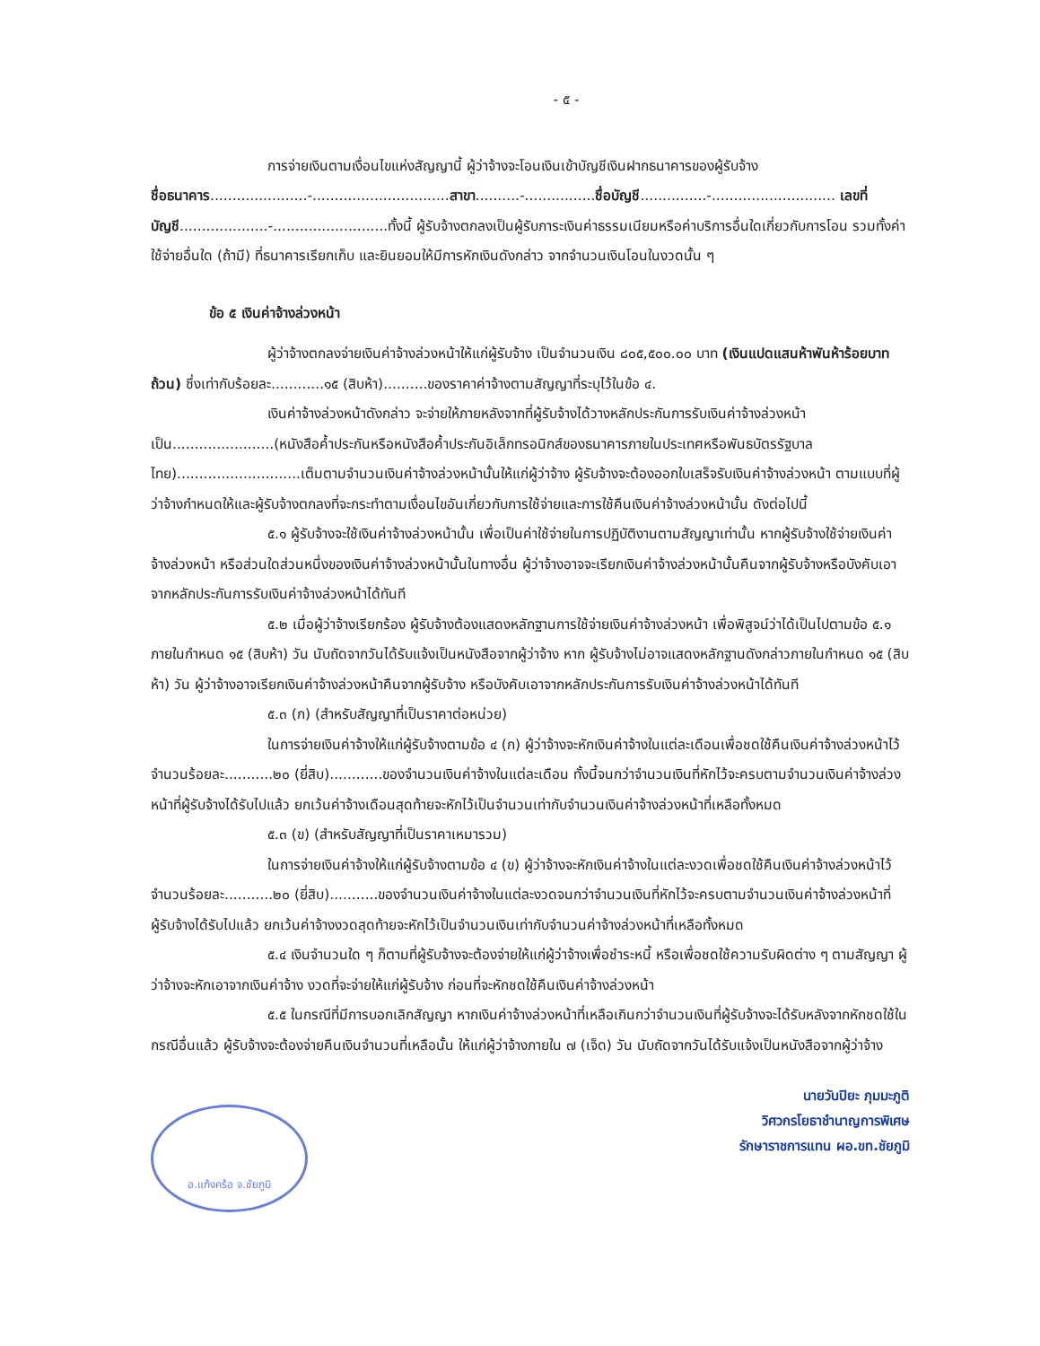- ๕ -
การจ่ายเงินตามเงื่อนไขแห่งสัญญานี้ ผู้ว่าจ้างจะโอนเงินเข้าบัญชีเงินฝากธนาคารของผู้รับจ้าง
ชื่อธนาคาร......................-...............................สาขา..........-................ชื่อบัญชี...............-............................ เลขที่บัญชี....................-..........................ทั้งนี้ ผู้รับจ้างตกลงเป็นผู้รับภาระเงินค่าธรรมเนียมหรือค่าบริการอื่นใดเกี่ยวกับการโอน รวมทั้งค่าใช้จ่ายอื่นใด (ถ้ามี) ที่ธนาคารเรียกเก็บ และยินยอมให้มีการหักเงินดังกล่าว จากจำนวนเงินโอนในงวดนั้น ๆ
ข้อ ๕ เงินค่าจ้างล่วงหน้า
ผู้ว่าจ้างตกลงจ่ายเงินค่าจ้างล่วงหน้าให้แก่ผู้รับจ้าง เป็นจำนวนเงิน ๘๐๕,๕๐๐.๐๐ บาท (เงินแปดแสนห้าพันห้าร้อยบาทถ้วน) ซึ่งเท่ากับร้อยละ............๑๕ (สิบห้า)..........ของราคาค่าจ้างตามสัญญาที่ระบุไว้ในข้อ ๔.
เงินค่าจ้างล่วงหน้าดังกล่าว จะจ่ายให้ภายหลังจากที่ผู้รับจ้างได้วางหลักประกันการรับเงินค่าจ้างล่วงหน้าเป็น.......................(หนังสือค้ำประกันหรือหนังสือค้ำประกันอิเล็กทรอนิกส์ของธนาคารภายในประเทศหรือพันธบัตรรัฐบาลไทย)............................เต็มตามจำนวนเงินค่าจ้างล่วงหน้านั้นให้แก่ผู้ว่าจ้าง ผู้รับจ้างจะต้องออกใบเสร็จรับเงินค่าจ้างล่วงหน้า ตามแบบที่ผู้ว่าจ้างกำหนดให้และผู้รับจ้างตกลงที่จะกระทำตามเงื่อนไขอันเกี่ยวกับการใช้จ่ายและการใช้คืนเงินค่าจ้างล่วงหน้านั้น ดังต่อไปนี้
๕.๑ ผู้รับจ้างจะใช้เงินค่าจ้างล่วงหน้านั้น เพื่อเป็นค่าใช้จ่ายในการปฏิบัติงานตามสัญญาเท่านั้น หากผู้รับจ้างใช้จ่ายเงินค่าจ้างล่วงหน้า หรือส่วนใดส่วนหนึ่งของเงินค่าจ้างล่วงหน้านั้นในทางอื่น ผู้ว่าจ้างอาจจะเรียกเงินค่าจ้างล่วงหน้านั้นคืนจากผู้รับจ้างหรือบังคับเอาจากหลักประกันการรับเงินค่าจ้างล่วงหน้าได้ทันที
๕.๒ เมื่อผู้ว่าจ้างเรียกร้อง ผู้รับจ้างต้องแสดงหลักฐานการใช้จ่ายเงินค่าจ้างล่วงหน้า เพื่อพิสูจน์ว่าได้เป็นไปตามข้อ ๕.๑ ภายในกำหนด ๑๕ (สิบห้า) วัน นับถัดจากวันได้รับแจ้งเป็นหนังสือจากผู้ว่าจ้าง หาก ผู้รับจ้างไม่อาจแสดงหลักฐานดังกล่าวภายในกำหนด ๑๕ (สิบห้า) วัน ผู้ว่าจ้างอาจเรียกเงินค่าจ้างล่วงหน้าคืนจากผู้รับจ้าง หรือบังคับเอาจากหลักประกันการรับเงินค่าจ้างล่วงหน้าได้ทันที
๕.๓ (ก) (สำหรับสัญญาที่เป็นราคาต่อหน่วย)
ในการจ่ายเงินค่าจ้างให้แก่ผู้รับจ้างตามข้อ ๔ (ก) ผู้ว่าจ้างจะหักเงินค่าจ้างในแต่ละเดือนเพื่อชดใช้คืนเงินค่าจ้างล่วงหน้าไว้จำนวนร้อยละ...........๒๐ (ยี่สิบ)............ของจำนวนเงินค่าจ้างในแต่ละเดือน ทั้งนี้จนกว่าจำนวนเงินที่หักไว้จะครบตามจำนวนเงินค่าจ้างล่วงหน้าที่ผู้รับจ้างได้รับไปแล้ว ยกเว้นค่าจ้างเดือนสุดท้ายจะหักไว้เป็นจำนวนเท่ากับจำนวนเงินค่าจ้างล่วงหน้าที่เหลือทั้งหมด
๕.๓ (ข) (สำหรับสัญญาที่เป็นราคาเหมารวม)
ในการจ่ายเงินค่าจ้างให้แก่ผู้รับจ้างตามข้อ ๔ (ข) ผู้ว่าจ้างจะหักเงินค่าจ้างในแต่ละงวดเพื่อชดใช้คืนเงินค่าจ้างล่วงหน้าไว้จำนวนร้อยละ...........๒๐ (ยี่สิบ)...........ของจำนวนเงินค่าจ้างในแต่ละงวดจนกว่าจำนวนเงินที่หักไว้จะครบตามจำนวนเงินค่าจ้างล่วงหน้าที่ผู้รับจ้างได้รับไปแล้ว ยกเว้นค่าจ้างงวดสุดท้ายจะหักไว้เป็นจำนวนเงินเท่ากับจำนวนค่าจ้างล่วงหน้าที่เหลือทั้งหมด
๕.๔ เงินจำนวนใด ๆ ก็ตามที่ผู้รับจ้างจะต้องจ่ายให้แก่ผู้ว่าจ้างเพื่อชำระหนี้ หรือเพื่อชดใช้ความรับผิดต่าง ๆ ตามสัญญา ผู้ว่าจ้างจะหักเอาจากเงินค่าจ้าง งวดที่จะจ่ายให้แก่ผู้รับจ้าง ก่อนที่จะหักชดใช้คืนเงินค่าจ้างล่วงหน้า
๕.๕ ในกรณีที่มีการบอกเลิกสัญญา หากเงินค่าจ้างล่วงหน้าที่เหลือเกินกว่าจำนวนเงินที่ผู้รับจ้างจะได้รับหลังจากหักชดใช้ในกรณีอื่นแล้ว ผู้รับจ้างจะต้องจ่ายคืนเงินจำนวนที่เหลือนั้น ให้แก่ผู้ว่าจ้างภายใน ๗ (เจ็ด) วัน นับถัดจากวันได้รับแจ้งเป็นหนังสือจากผู้ว่าจ้าง
นายวันปิยะ ภุมมะภูติ
วิศวกรโยธาชำนาญการพิเศษ
รักษาราชการแทน ผอ.ขท.ชัยภูมิ
อ.แก้งคร้อ จ.ชัยภูมิ